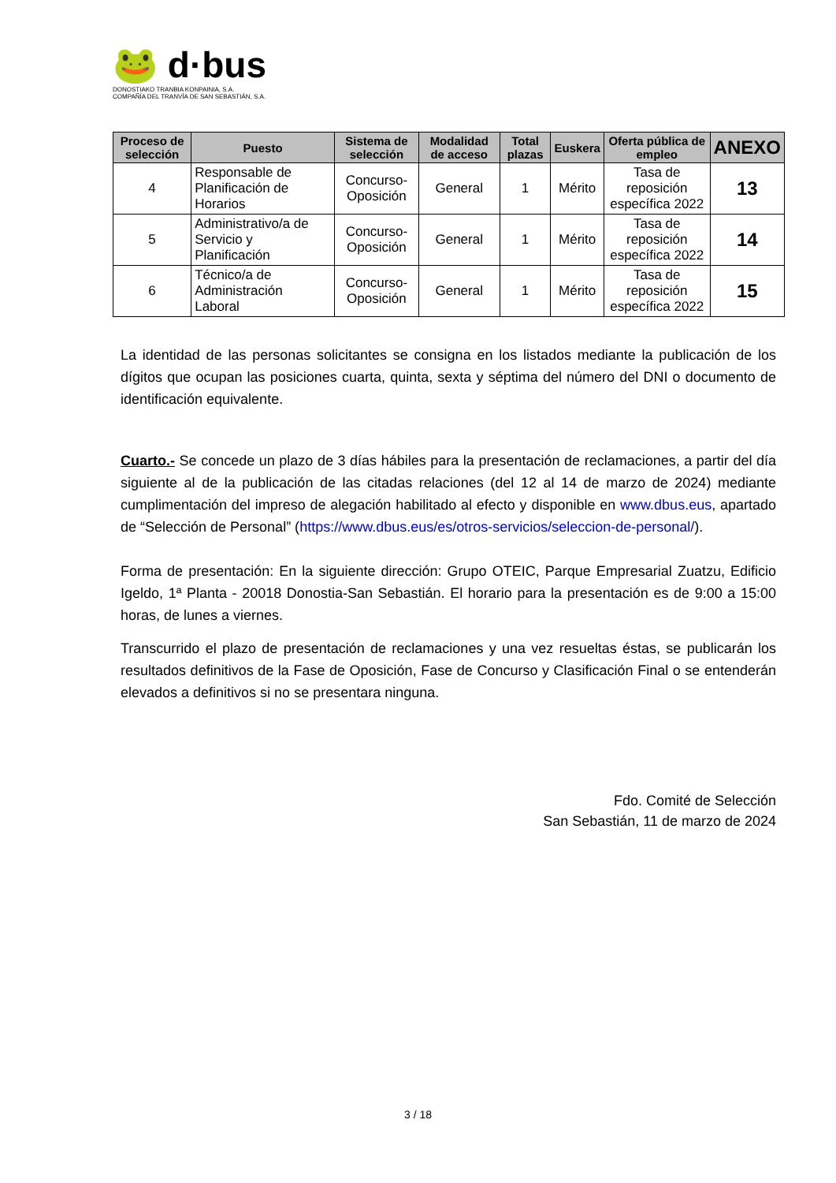🐸 d·bus
DONOSTIAKO TRANBIA KONPAINIA, S.A.
COMPAÑÍA DEL TRANVÍA DE SAN SEBASTIÁN, S.A.
| Proceso de selección | Puesto | Sistema de selección | Modalidad de acceso | Total plazas | Euskera | Oferta pública de empleo | ANEXO |
| --- | --- | --- | --- | --- | --- | --- | --- |
| 4 | Responsable de Planificación de Horarios | Concurso-Oposición | General | 1 | Mérito | Tasa de reposición específica 2022 | 13 |
| 5 | Administrativo/a de Servicio y Planificación | Concurso-Oposición | General | 1 | Mérito | Tasa de reposición específica 2022 | 14 |
| 6 | Técnico/a de Administración Laboral | Concurso-Oposición | General | 1 | Mérito | Tasa de reposición específica 2022 | 15 |
La identidad de las personas solicitantes se consigna en los listados mediante la publicación de los dígitos que ocupan las posiciones cuarta, quinta, sexta y séptima del número del DNI o documento de identificación equivalente.
Cuarto.- Se concede un plazo de 3 días hábiles para la presentación de reclamaciones, a partir del día siguiente al de la publicación de las citadas relaciones (del 12 al 14 de marzo de 2024) mediante cumplimentación del impreso de alegación habilitado al efecto y disponible en www.dbus.eus, apartado de “Selección de Personal” (https://www.dbus.eus/es/otros-servicios/seleccion-de-personal/).
Forma de presentación: En la siguiente dirección: Grupo OTEIC, Parque Empresarial Zuatzu, Edificio Igeldo, 1ª Planta - 20018 Donostia-San Sebastián. El horario para la presentación es de 9:00 a 15:00 horas, de lunes a viernes.
Transcurrido el plazo de presentación de reclamaciones y una vez resueltas éstas, se publicarán los resultados definitivos de la Fase de Oposición, Fase de Concurso y Clasificación Final o se entenderán elevados a definitivos si no se presentara ninguna.
Fdo. Comité de Selección
San Sebastián, 11 de marzo de 2024
3 / 18